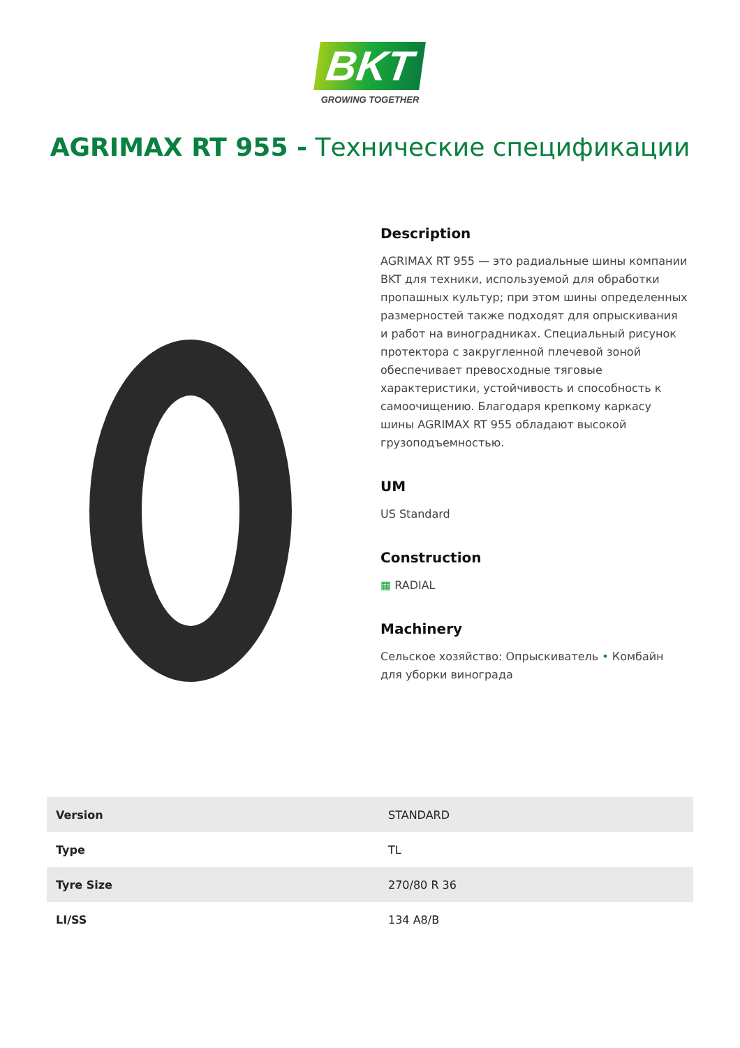BKT
GROWING TOGETHER
AGRIMAX RT 955 - Технические спецификации
Description
AGRIMAX RT 955 — это радиальные шины компании BKT для техники, используемой для обработки пропашных культур; при этом шины определенных размерностей также подходят для опрыскивания и работ на виноградниках. Специальный рисунок протектора с закругленной плечевой зоной обеспечивает превосходные тяговые характеристики, устойчивость и способность к самоочищению. Благодаря крепкому каркасу шины AGRIMAX RT 955 обладают высокой грузоподъемностью.
UM
US Standard
Construction
▦ RADIAL
Machinery
Сельское хозяйство: Опрыскиватель • Комбайн для уборки винограда
| Version | STANDARD |
| Type | TL |
| Tyre Size | 270/80 R 36 |
| LI/SS | 134 A8/B |